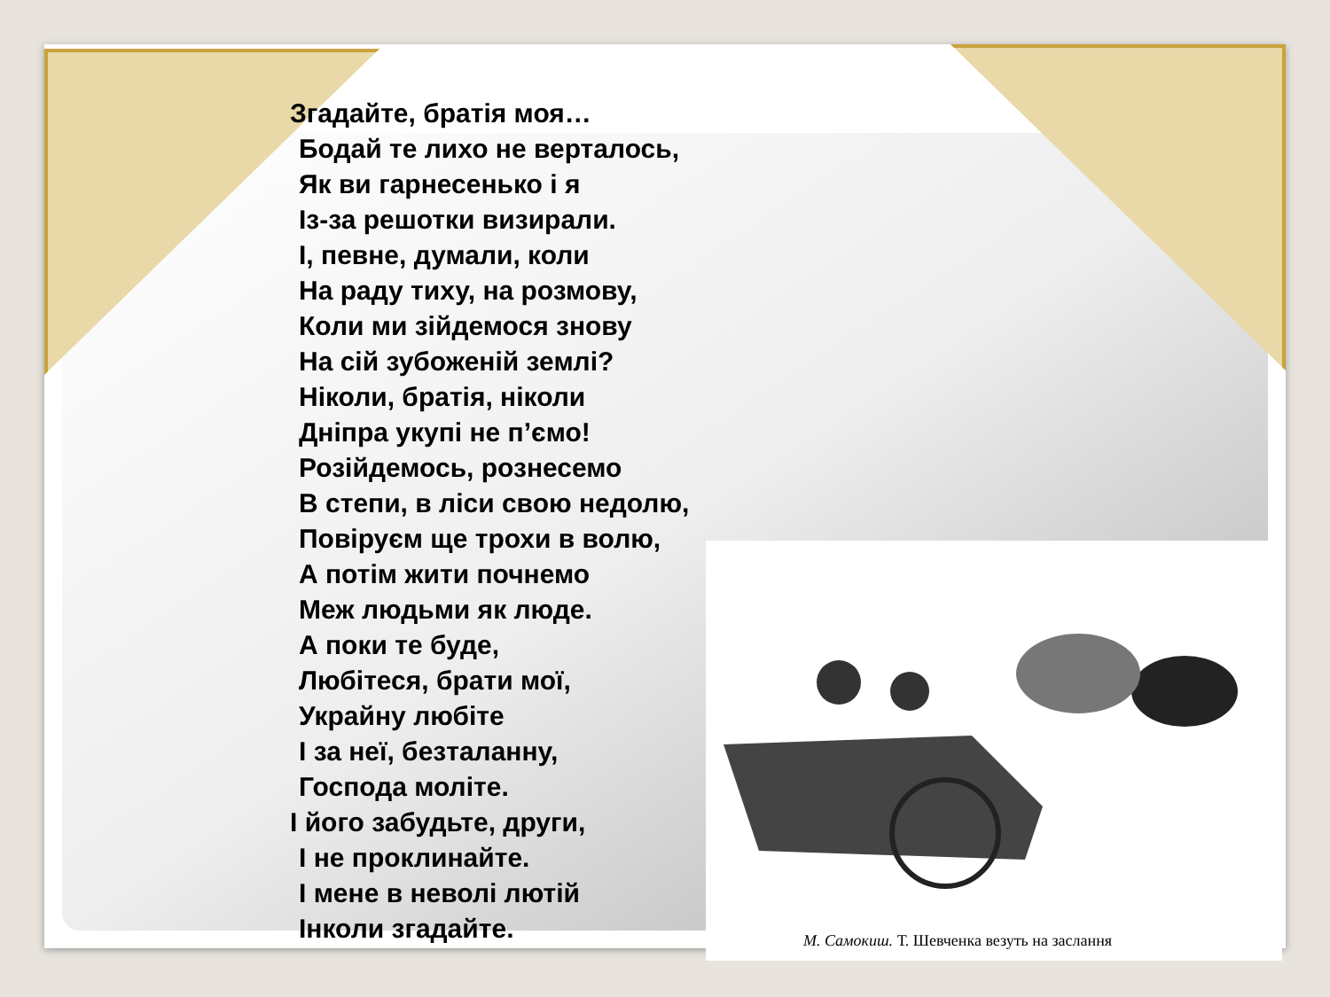Згадайте, братія моя…
Бодай те лихо не верталось,
Як ви гарнесенько і я
Із-за решотки визирали.
І, певне, думали, коли
На раду тиху, на розмову,
Коли ми зійдемося знову
На сій зубоженій землі?
Ніколи, братія, ніколи
Дніпра укупі не п’ємо!
Розійдемось, рознесемо
В степи, в ліси свою недолю,
Повіруєм ще трохи в волю,
А потім жити почнемо
Меж людьми як люде.
А поки те буде,
Любітеся, брати мої,
Украйну любіте
І за неї, безталанну,
Господа моліте.
І його забудьте, други,
І не проклинайте.
І мене в неволі лютій
Інколи згадайте.
М. Самокиш. Т. Шевченка везуть на заслання